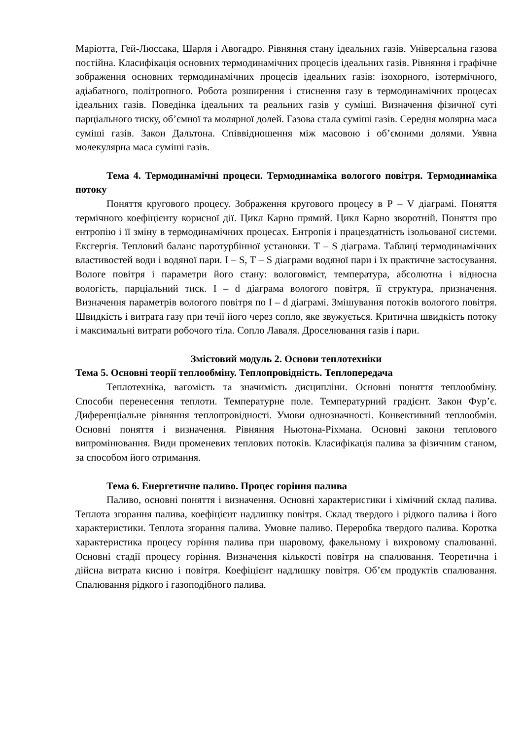Маріотта, Гей-Люссака, Шарля і Авогадро. Рівняння стану ідеальних газів. Універсальна газова постійна. Класифікація основних термодинамічних процесів ідеальних газів. Рівняння і графічне зображення основних термодинамічних процесів ідеальних газів: ізохорного, ізотермічного, адіабатного, політропного. Робота розширення і стиснення газу в термодинамічних процесах ідеальних газів. Поведінка ідеальних та реальних газів у суміші. Визначення фізичної суті парціального тиску, об’ємної та молярної долей. Газова стала суміші газів. Середня молярна маса суміші газів. Закон Дальтона. Співвідношення між масовою і об’ємними долями. Уявна молекулярна маса суміші газів.
Тема 4. Термодинамічні процеси. Термодинаміка вологого повітря. Термодинаміка потоку
Поняття кругового процесу. Зображення кругового процесу в Р – V діаграмі. Поняття термічного коефіцієнту корисної дії. Цикл Карно прямий. Цикл Карно зворотній. Поняття про ентропію і її зміну в термодинамічних процесах. Ентропія і працездатність ізольованої системи. Ексгергія. Тепловий баланс паротурбінної установки. Т – S діаграма. Таблиці термодинамічних властивостей води і водяної пари. I – S, T – S діаграми водяної пари і їх практичне застосування. Вологе повітря і параметри його стану: вологовміст, температура, абсолютна і відносна вологість, парціальний тиск. I – d діаграма вологого повітря, її структура, призначення. Визначення параметрів вологого повітря по I – d діаграмі. Змішування потоків вологого повітря. Швидкість і витрата газу при течії його через сопло, яке звужується. Критична швидкість потоку і максимальні витрати робочого тіла. Сопло Лаваля. Дроселювання газів і пари.
Змістовий модуль 2. Основи теплотехніки
Тема 5. Основні теорії теплообміну. Теплопровідність. Теплопередача
Теплотехніка, вагомість та значимість дисципліни. Основні поняття теплообміну. Способи перенесення теплоти. Температурне поле. Температурний градієнт. Закон Фур’є. Диференціальне рівняння теплопровідності. Умови однозначності. Конвективний теплообмін. Основні поняття і визначення. Рівняння Ньютона-Ріхмана. Основні закони теплового випромінювання. Види променевих теплових потоків. Класифікація палива за фізичним станом, за способом його отримання.
Тема 6. Енергетичне паливо. Процес горіння палива
Паливо, основні поняття і визначення. Основні характеристики і хімічний склад палива. Теплота згорання палива, коефіцієнт надлишку повітря. Склад твердого і рідкого палива і його характеристики. Теплота згорання палива. Умовне паливо. Переробка твердого палива. Коротка характеристика процесу горіння палива при шаровому, факельному і вихровому спалюванні. Основні стадії процесу горіння. Визначення кількості повітря на спалювання. Теоретична і дійсна витрата кисню і повітря. Коефіцієнт надлишку повітря. Об’єм продуктів спалювання. Спалювання рідкого і газоподібного палива.